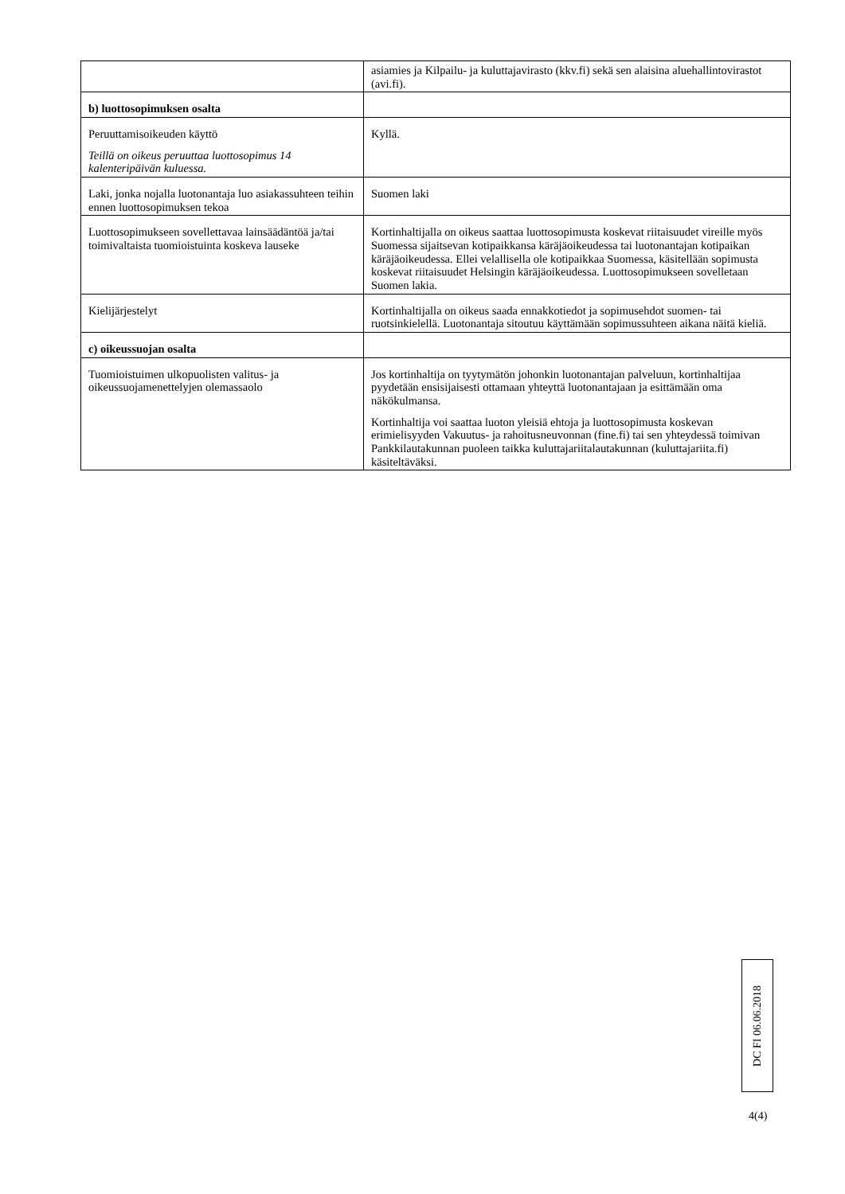| | asiamies ja Kilpailu- ja kuluttajavirasto (kkv.fi) sekä sen alaisina aluehallintovirastot (avi.fi). |
| b) luottosopimuksen osalta | |
| Peruuttamisoikeuden käyttö Teillä on oikeus peruuttaa luottosopimus 14 kalenteripäivän kuluessa. | Kyllä. |
| Laki, jonka nojalla luotonantaja luo asiakassuhteen teihin ennen luottosopimuksen tekoa | Suomen laki |
| Luottosopimukseen sovellettavaa lainsäädäntöä ja/tai toimivaltaista tuomioistuinta koskeva lauseke | Kortinhaltijalla on oikeus saattaa luottosopimusta koskevat riitaisuudet vireille myös Suomessa sijaitsevan kotipaikkansa käräjäoikeudessa tai luotonantajan kotipaikan käräjäoikeudessa. Ellei velallisella ole kotipaikkaa Suomessa, käsitellään sopimusta koskevat riitaisuudet Helsingin käräjäoikeudessa. Luottosopimukseen sovelletaan Suomen lakia. |
| Kielijärjestelyt | Kortinhaltijalla on oikeus saada ennakkotiedot ja sopimusehdot suomen- tai ruotsinkielellä. Luotonantaja sitoutuu käyttämään sopimussuhteen aikana näitä kieliä. |
| c) oikeussuojan osalta | |
| Tuomioistuimen ulkopuolisten valitus- ja oikeussuojamenettelyjen olemassaolo | Jos kortinhaltija on tyytymätön johonkin luotonantajan palveluun, kortinhaltijaa pyydetään ensisijaisesti ottamaan yhteyttä luotonantajaan ja esittämään oma näkökulmansa. Kortinhaltija voi saattaa luoton yleisiä ehtoja ja luottosopimusta koskevan erimielisyyden Vakuutus- ja rahoitusneuvonnan (fine.fi) tai sen yhteydessä toimivan Pankkilautakunnan puoleen taikka kuluttajariitalautakunnan (kuluttajariita.fi) käsiteltäväksi. |
DC FI 06.06.2018
4(4)